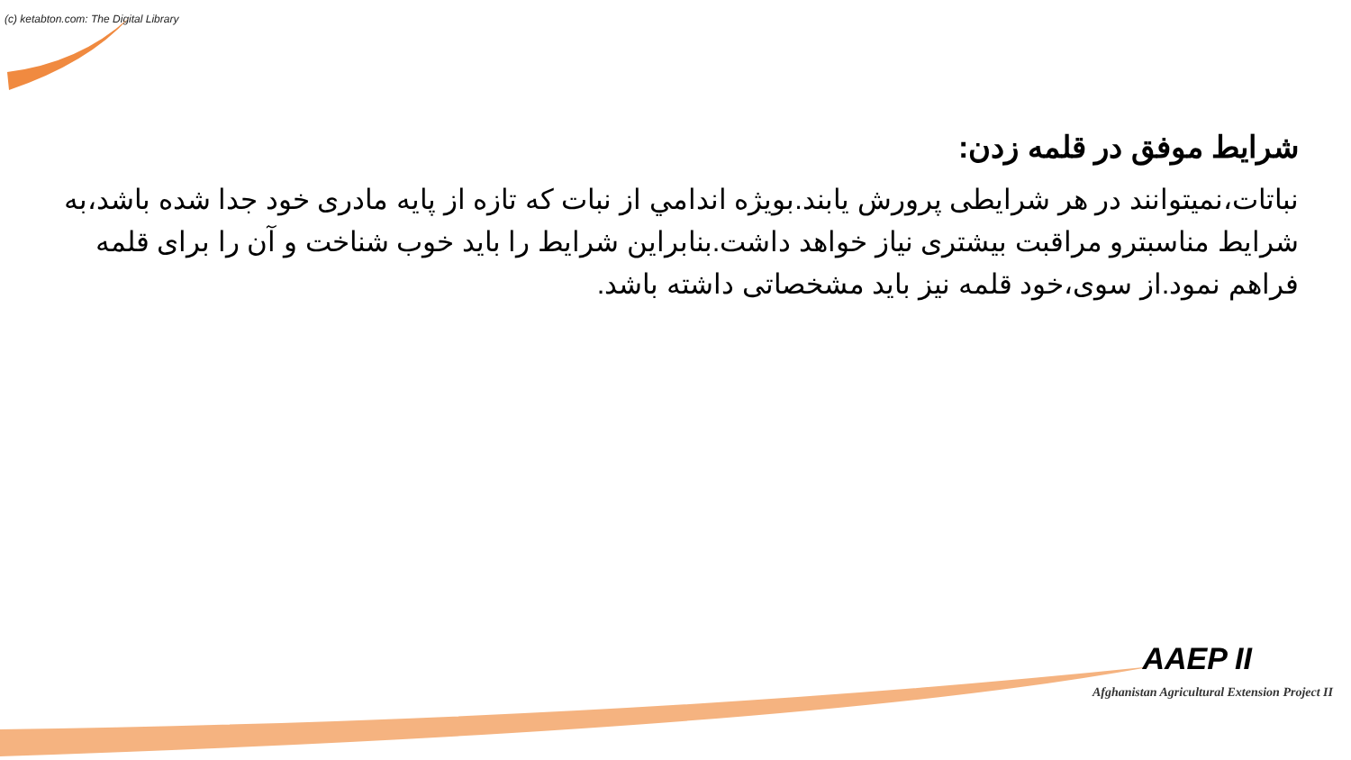(c) ketabton.com: The Digital Library
شرایط موفق در قلمه زدن:
نباتات،نمیتوانند در هر شرایطی پرورش یابند.بویژه اندامي از نبات که تازه از پایه مادری خود جدا شده باشد،به شرایط مناسبترو مراقبت بیشتری نیاز خواهد داشت.بنابراین شرایط را باید خوب شناخت و آن را برای قلمه فراهم نمود.از سوی،خود قلمه نیز باید مشخصاتی داشته باشد.
AAEP II
Afghanistan Agricultural Extension Project II